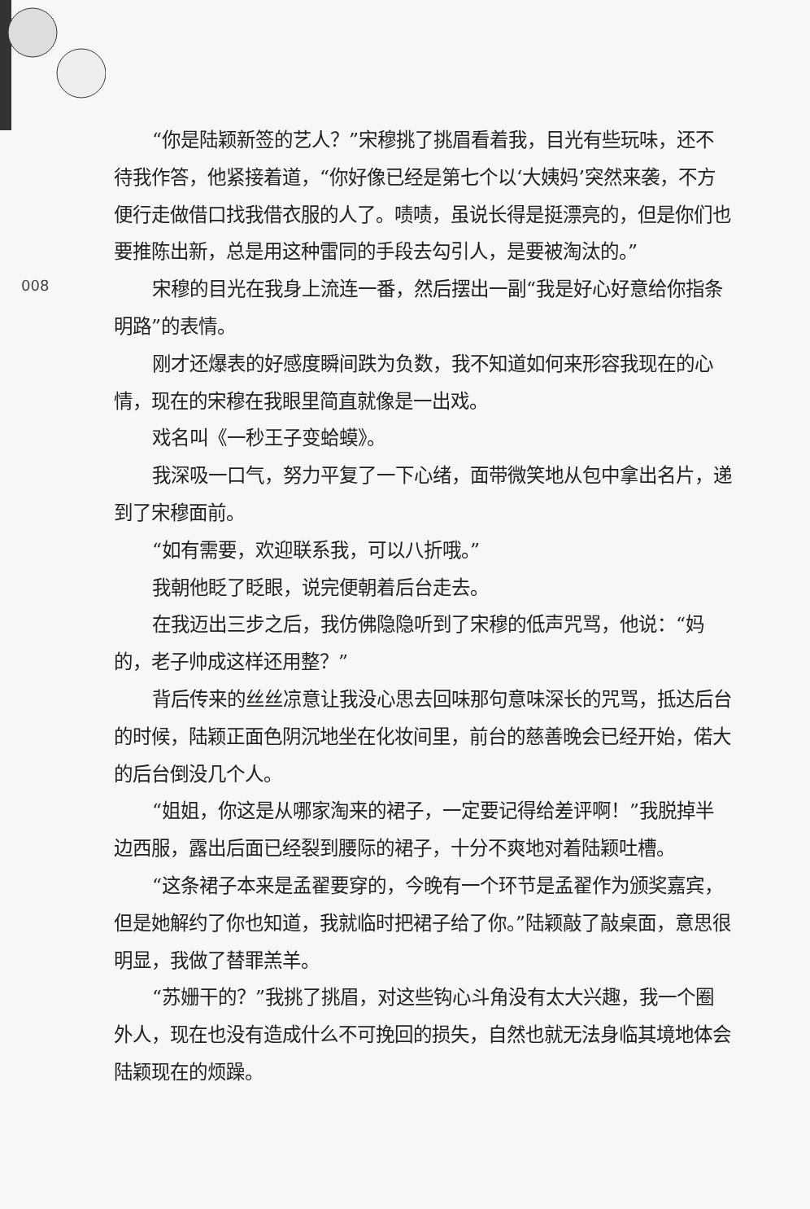008
“你是陆颖新签的艺人？”宋穆挑了挑眉看着我，目光有些玩味，还不待我作答，他紧接着道，“你好像已经是第七个以‘大姨妈’突然来袭，不方便行走做借口找我借衣服的人了。啧啧，虽说长得是挺漂亮的，但是你们也要推陈出新，总是用这种雷同的手段去勾引人，是要被淘汰的。”
宋穆的目光在我身上流连一番，然后摆出一副“我是好心好意给你指条明路”的表情。
刚才还爆表的好感度瞬间跌为负数，我不知道如何来形容我现在的心情，现在的宋穆在我眼里简直就像是一出戏。
戏名叫《一秒王子变蛤蟆》。
我深吸一口气，努力平复了一下心绪，面带微笑地从包中拿出名片，递到了宋穆面前。
“如有需要，欢迎联系我，可以八折哦。”
我朝他眨了眨眼，说完便朝着后台走去。
在我迈出三步之后，我仿佛隐隐听到了宋穆的低声咒骂，他说：“妈的，老子帅成这样还用整？”
背后传来的丝丝凉意让我没心思去回味那句意味深长的咒骂，抵达后台的时候，陆颖正面色阴沉地坐在化妆间里，前台的慈善晚会已经开始，偌大的后台倒没几个人。
“姐姐，你这是从哪家淘来的裙子，一定要记得给差评啊！”我脱掉半边西服，露出后面已经裂到腰际的裙子，十分不爽地对着陆颖吐槽。
“这条裙子本来是孟翟要穿的，今晚有一个环节是孟翟作为颁奖嘉宾，但是她解约了你也知道，我就临时把裙子给了你。”陆颖敲了敲桌面，意思很明显，我做了替罪羔羊。
“苏姗干的？”我挑了挑眉，对这些钩心斗角没有太大兴趣，我一个圈外人，现在也没有造成什么不可挽回的损失，自然也就无法身临其境地体会陆颖现在的烦躁。